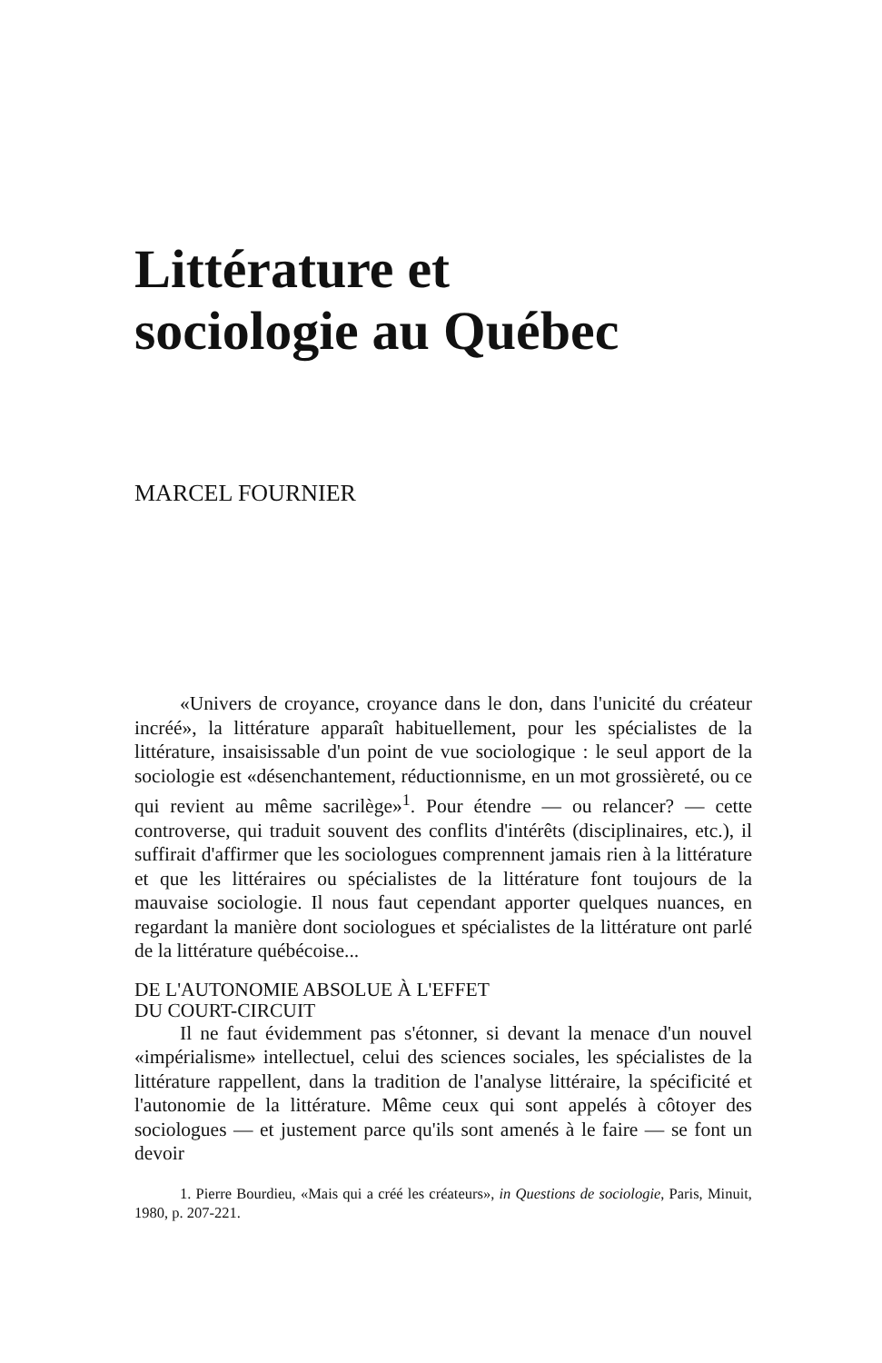Littérature et
sociologie au Québec
MARCEL FOURNIER
«Univers de croyance, croyance dans le don, dans l'unicité du créateur incréé», la littérature apparaît habituellement, pour les spécialistes de la littérature, insaisissable d'un point de vue sociologique : le seul apport de la sociologie est «désenchantement, réductionnisme, en un mot grossièreté, ou ce qui revient au même sacrilège»<sup>1</sup>. Pour étendre — ou relancer? — cette controverse, qui traduit souvent des conflits d'intérêts (disciplinaires, etc.), il suffirait d'affirmer que les sociologues comprennent jamais rien à la littérature et que les littéraires ou spécialistes de la littérature font toujours de la mauvaise sociologie. Il nous faut cependant apporter quelques nuances, en regardant la manière dont sociologues et spécialistes de la littérature ont parlé de la littérature québécoise...
DE L'AUTONOMIE ABSOLUE À L'EFFET
DU COURT-CIRCUIT
Il ne faut évidemment pas s'étonner, si devant la menace d'un nouvel «impérialisme» intellectuel, celui des sciences sociales, les spécialistes de la littérature rappellent, dans la tradition de l'analyse littéraire, la spécificité et l'autonomie de la littérature. Même ceux qui sont appelés à côtoyer des sociologues — et justement parce qu'ils sont amenés à le faire — se font un devoir
1. Pierre Bourdieu, «Mais qui a créé les créateurs», in Questions de sociologie, Paris, Minuit, 1980, p. 207-221.